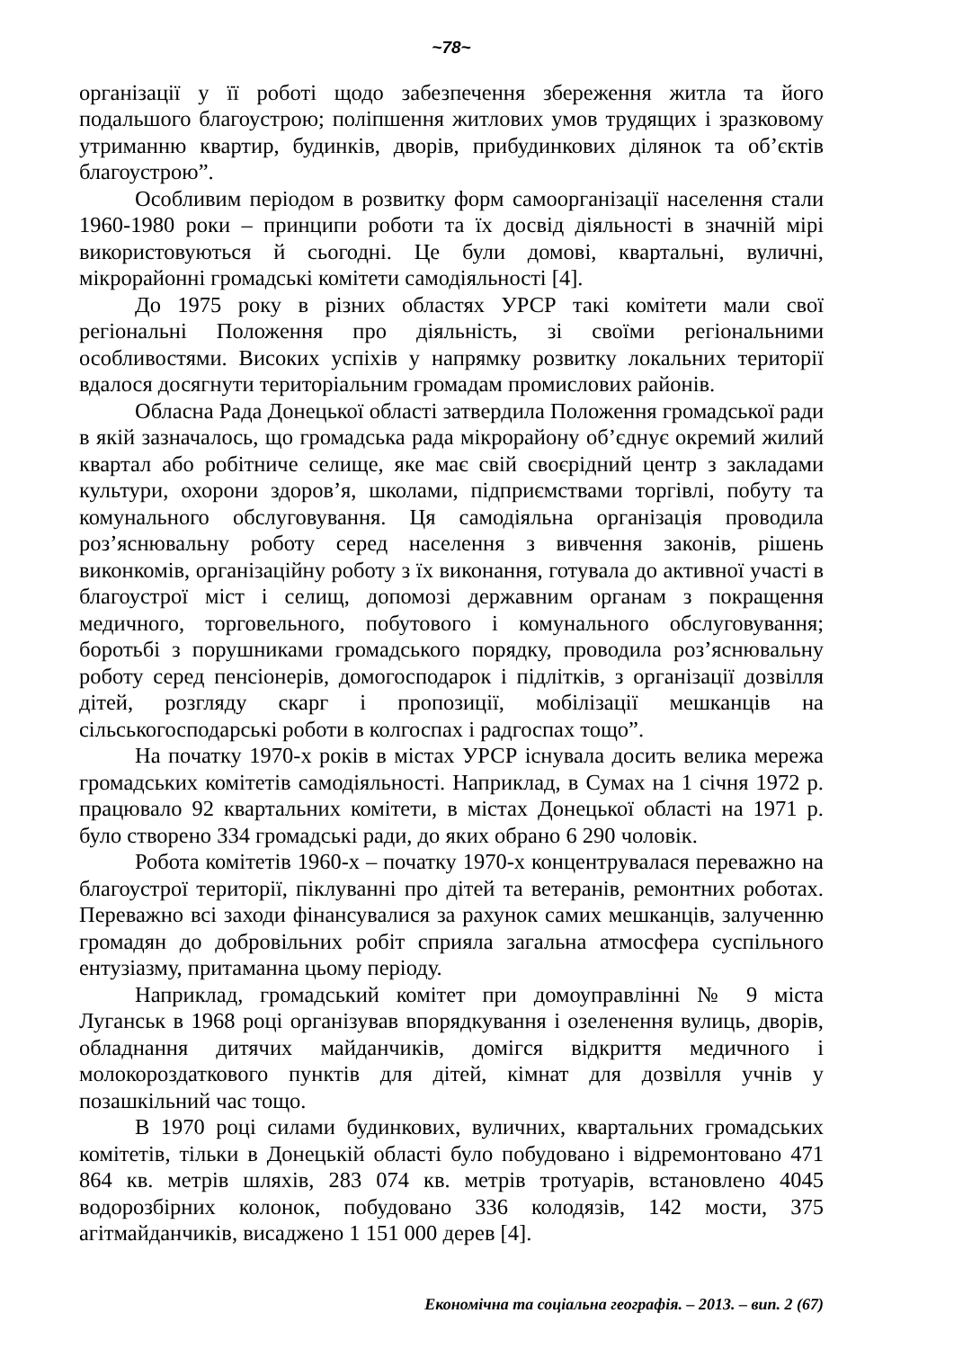~78~
організації у її роботі щодо забезпечення збереження житла та його подальшого благоустрою; поліпшення житлових умов трудящих і зразковому утриманню квартир, будинків, дворів, прибудинкових ділянок та об’єктів благоустрою”.
Особливим періодом в розвитку форм самоорганізації населення стали 1960-1980 роки – принципи роботи та їх досвід діяльності в значній мірі використовуються й сьогодні. Це були домові, квартальні, вуличні, мікрорайонні громадські комітети самодіяльності [4].
До 1975 року в різних областях УРСР такі комітети мали свої регіональні Положення про діяльність, зі своїми регіональними особливостями. Високих успіхів у напрямку розвитку локальних території вдалося досягнути територіальним громадам промислових районів.
Обласна Рада Донецької області затвердила Положення громадської ради в якій зазначалось, що громадська рада мікрорайону об’єднує окремий жилий квартал або робітниче селище, яке має свій своєрідний центр з закладами культури, охорони здоров’я, школами, підприємствами торгівлі, побуту та комунального обслуговування. Ця самодіяльна організація проводила роз’яснювальну роботу серед населення з вивчення законів, рішень виконкомів, організаційну роботу з їх виконання, готувала до активної участі в благоустрої міст і селищ, допомозі державним органам з покращення медичного, торговельного, побутового і комунального обслуговування; боротьбі з порушниками громадського порядку, проводила роз’яснювальну роботу серед пенсіонерів, домогосподарок і підлітків, з організації дозвілля дітей, розгляду скарг і пропозиції, мобілізації мешканців на сільськогосподарські роботи в колгоспах і радгоспах тощо”.
На початку 1970-х років в містах УРСР існувала досить велика мережа громадських комітетів самодіяльності. Наприклад, в Сумах на 1 січня 1972 р. працювало 92 квартальних комітети, в містах Донецької області на 1971 р. було створено 334 громадські ради, до яких обрано 6 290 чоловік.
Робота комітетів 1960-х – початку 1970-х концентрувалася переважно на благоустрої території, піклуванні про дітей та ветеранів, ремонтних роботах. Переважно всі заходи фінансувалися за рахунок самих мешканців, залученню громадян до добровільних робіт сприяла загальна атмосфера суспільного ентузіазму, притаманна цьому періоду.
Наприклад, громадський комітет при домоуправлінні № 9 міста Луганськ в 1968 році організував впорядкування і озеленення вулиць, дворів, обладнання дитячих майданчиків, домігся відкриття медичного і молокороздаткового пунктів для дітей, кімнат для дозвілля учнів у позашкільний час тощо.
В 1970 році силами будинкових, вуличних, квартальних громадських комітетів, тільки в Донецькій області було побудовано і відремонтовано 471 864 кв. метрів шляхів, 283 074 кв. метрів тротуарів, встановлено 4045 водорозбірних колонок, побудовано 336 колодязів, 142 мости, 375 агітмайданчиків, висаджено 1 151 000 дерев [4].
Економічна та соціальна географія. – 2013. – вип. 2 (67)